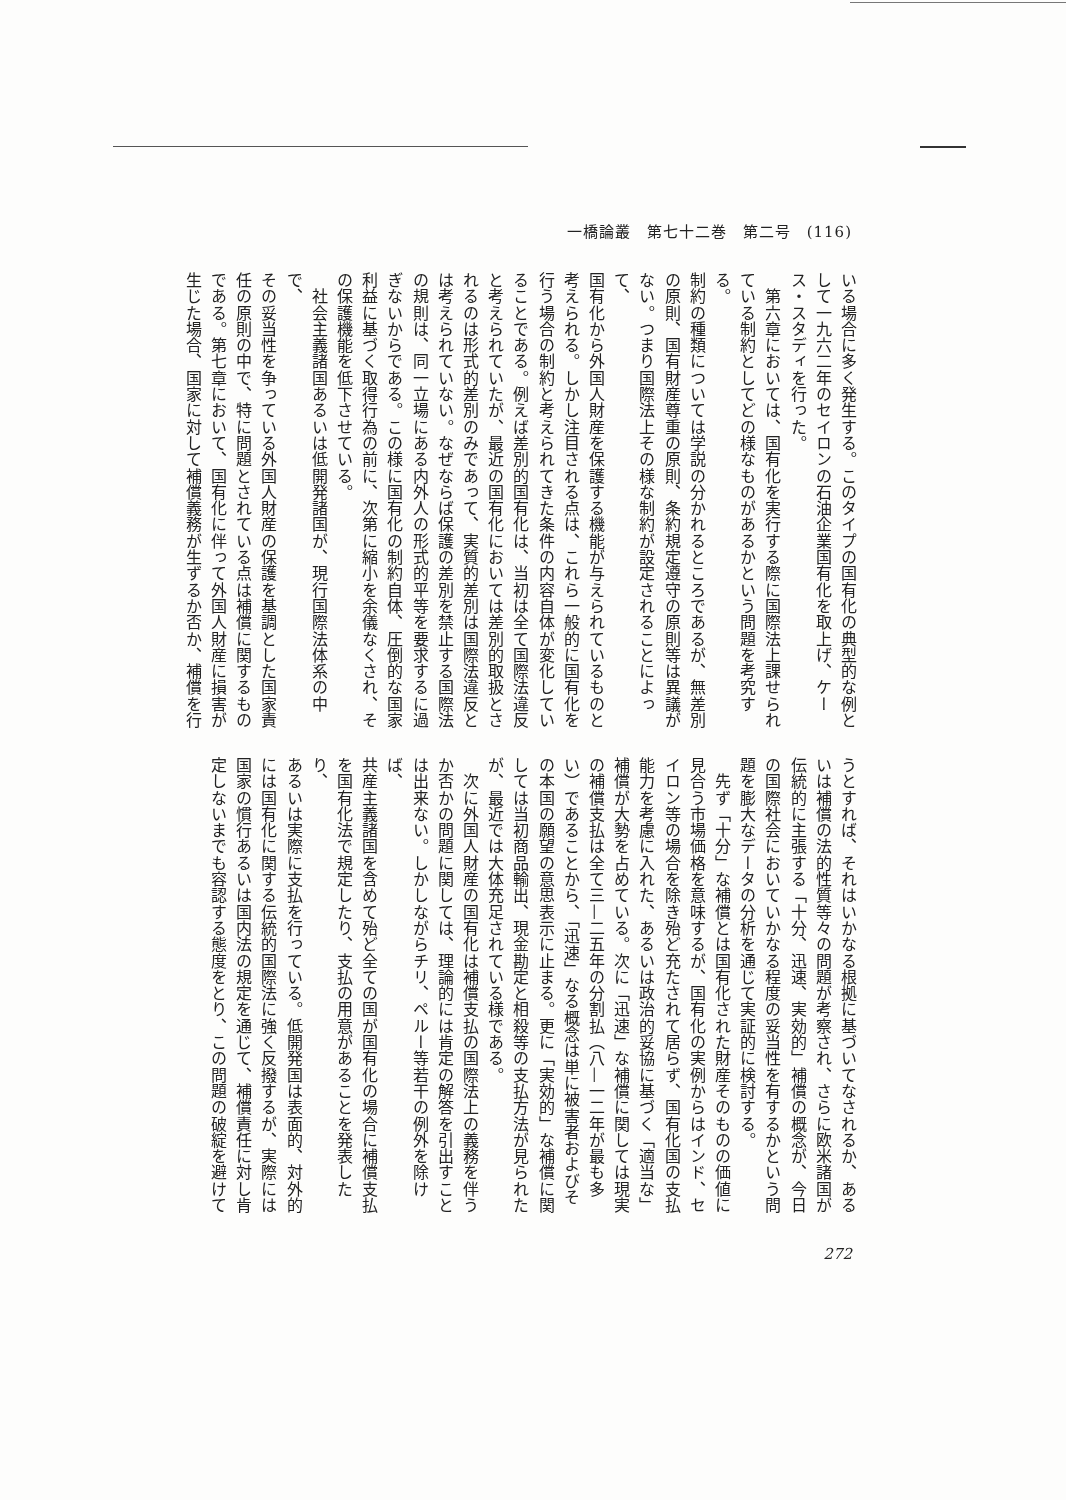一橋論叢　第七十二巻　第二号　(116)
いる場合に多く発生する。このタイプの国有化の典型的な例と
して一九六二年のセイロンの石油企業国有化を取上げ、ケー
ス・スタディを行った。
　第六章においては、国有化を実行する際に国際法上課せられ
ている制約としてどの様なものがあるかという問題を考究する。
制約の種類については学説の分かれるところであるが、無差別
の原則、国有財産尊重の原則、条約規定遵守の原則等は異議が
ない。つまり国際法上その様な制約が設定されることによって、
国有化から外国人財産を保護する機能が与えられているものと
考えられる。しかし注目される点は、これら一般的に国有化を
行う場合の制約と考えられてきた条件の内容自体が変化してい
ることである。例えば差別的国有化は、当初は全て国際法違反
と考えられていたが、最近の国有化においては差別的取扱とさ
れるのは形式的差別のみであって、実質的差別は国際法違反と
は考えられていない。なぜならば保護の差別を禁止する国際法
の規則は、同一立場にある内外人の形式的平等を要求するに過
ぎないからである。この様に国有化の制約自体、圧倒的な国家
利益に基づく取得行為の前に、次第に縮小を余儀なくされ、そ
の保護機能を低下させている。
　社会主義諸国あるいは低開発諸国が、現行国際法体系の中で、
その妥当性を争っている外国人財産の保護を基調とした国家責
任の原則の中で、特に問題とされている点は補償に関するもの
である。第七章において、国有化に伴って外国人財産に損害が
生じた場合、国家に対して補償義務が生ずるか否か、補償を行
うとすれば、それはいかなる根拠に基づいてなされるか、ある
いは補償の法的性質等々の問題が考察され、さらに欧米諸国が
伝統的に主張する「十分、迅速、実効的」補償の概念が、今日
の国際社会においていかなる程度の妥当性を有するかという問
題を膨大なデータの分析を通じて実証的に検討する。
　先ず「十分」な補償とは国有化された財産そのものの価値に
見合う市場価格を意味するが、国有化の実例からはインド、セ
イロン等の場合を除き殆ど充たされて居らず、国有化国の支払
能力を考慮に入れた、あるいは政治的妥協に基づく「適当な」
補償が大勢を占めている。次に「迅速」な補償に関しては現実
の補償支払は全て三—二五年の分割払（八—一二年が最も多
い）であることから、「迅速」なる概念は単に被害者およびそ
の本国の願望の意思表示に止まる。更に「実効的」な補償に関
しては当初商品輸出、現金勘定と相殺等の支払方法が見られた
が、最近では大体充足されている様である。
　次に外国人財産の国有化は補償支払の国際法上の義務を伴う
か否かの問題に関しては、理論的には肯定の解答を引出すこと
は出来ない。しかしながらチリ、ペルー等若干の例外を除けば、
共産主義諸国を含めて殆ど全ての国が国有化の場合に補償支払
を国有化法で規定したり、支払の用意があることを発表したり、
あるいは実際に支払を行っている。低開発国は表面的、対外的
には国有化に関する伝統的国際法に強く反撥するが、実際には
国家の慣行あるいは国内法の規定を通じて、補償責任に対し肯
定しないまでも容認する態度をとり、この問題の破綻を避けて
272